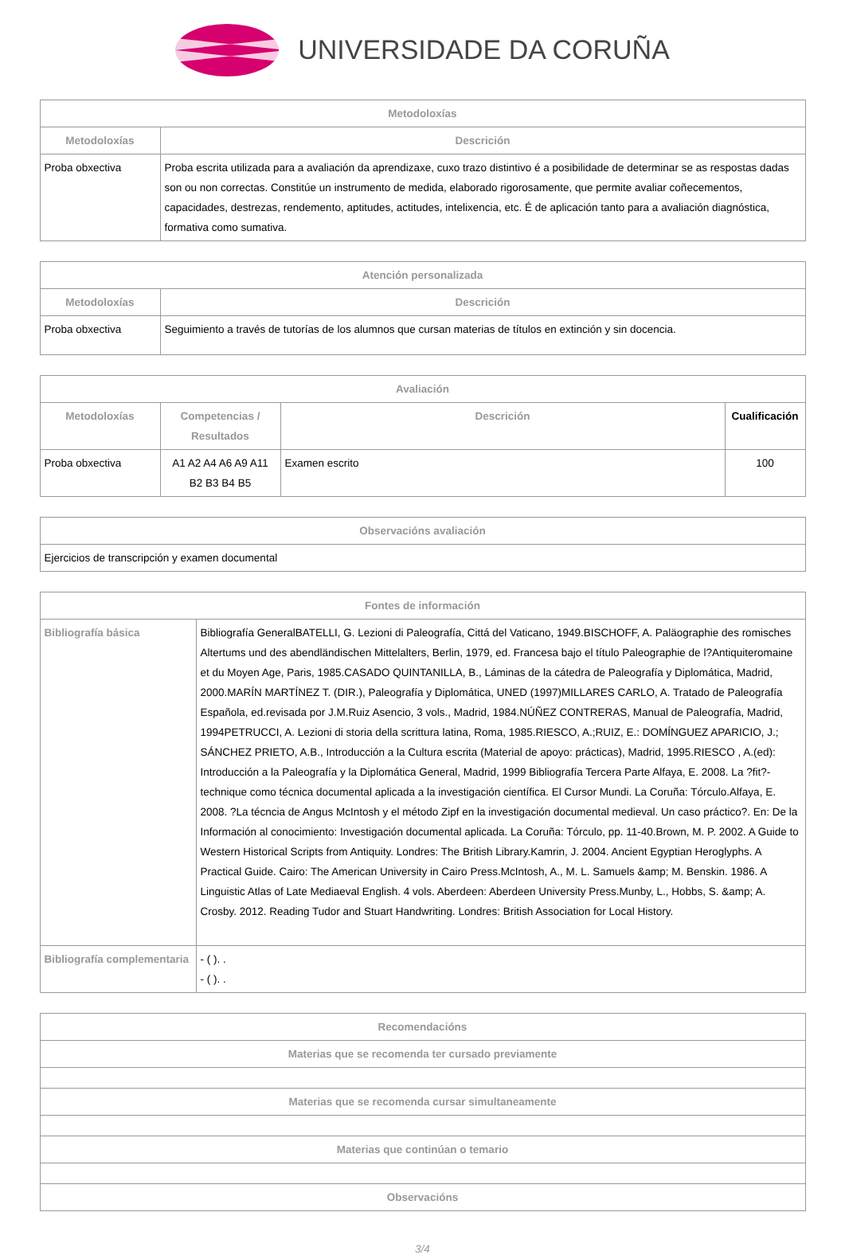UNIVERSIDADE DA CORUÑA
| Metodoloxías | |
| --- | --- |
| Metodoloxías | Descrición |
| Proba obxectiva | Proba escrita utilizada para a avaliación da aprendizaxe, cuxo trazo distintivo é a posibilidade de determinar se as respostas dadas son ou non correctas. Constitúe un instrumento de medida, elaborado rigorosamente, que permite avaliar coñecementos, capacidades, destrezas, rendemento, aptitudes, actitudes, intelixencia, etc. É de aplicación tanto para a avaliación diagnóstica, formativa como sumativa. |
| Atención personalizada | |
| --- | --- |
| Metodoloxías | Descrición |
| Proba obxectiva | Seguimiento a través de tutorías de los alumnos que cursan materias de títulos en extinción y sin docencia. |
| Avaliación | | | |
| --- | --- | --- | --- |
| Metodoloxías | Competencias / Resultados | Descrición | Cualificación |
| Proba obxectiva | A1 A2 A4 A6 A9 A11 B2 B3 B4 B5 | Examen escrito | 100 |
| Observacións avaliación |
| --- |
| Ejercicios de transcripción y examen documental |
| Fontes de información | |
| --- | --- |
| Bibliografía básica | Bibliografía GeneralBATELLI, G. Lezioni di Paleografía, Cittá del Vaticano, 1949.BISCHOFF, A. Paläographie des romisches Altertums und des abendländischen Mittelalters, Berlin, 1979, ed. Francesa bajo el título Paleographie de l?Antiquiteromaine et du Moyen Age, Paris, 1985.CASADO QUINTANILLA, B., Láminas de la cátedra de Paleografía y Diplomática, Madrid, 2000.MARÍN MARTÍNEZ T. (DIR.), Paleografía y Diplomática, UNED (1997)MILLARES CARLO, A. Tratado de Paleografía Española, ed.revisada por J.M.Ruiz Asencio, 3 vols., Madrid, 1984.NÚÑEZ CONTRERAS, Manual de Paleografía, Madrid, 1994PETRUCCI, A. Lezioni di storia della scrittura latina, Roma, 1985.RIESCO, A.;RUIZ, E.: DOMÍNGUEZ APARICIO, J.; SÁNCHEZ PRIETO, A.B., Introducción a la Cultura escrita (Material de apoyo: prácticas), Madrid, 1995.RIESCO , A.(ed): Introducción a la Paleografía y la Diplomática General, Madrid, 1999 Bibliografía Tercera Parte Alfaya, E. 2008. La ?fit?-technique como técnica documental aplicada a la investigación científica. El Cursor Mundi. La Coruña: Tórculo.Alfaya, E. 2008. ?La técncia de Angus McIntosh y el método Zipf en la investigación documental medieval. Un caso práctico?. En: De la Información al conocimiento: Investigación documental aplicada. La Coruña: Tórculo, pp. 11-40.Brown, M. P. 2002. A Guide to Western Historical Scripts from Antiquity. Londres: The British Library.Kamrin, J. 2004. Ancient Egyptian Heroglyphs. A Practical Guide. Cairo: The American University in Cairo Press.McIntosh, A., M. L. Samuels &amp; M. Benskin. 1986. A Linguistic Atlas of Late Mediaeval English. 4 vols. Aberdeen: Aberdeen University Press.Munby, L., Hobbs, S. &amp; A. Crosby. 2012. Reading Tudor and Stuart Handwriting. Londres: British Association for Local History. |
| Bibliografía complementaria | - ( ). . - ( ). . |
| Recomendacións |
| --- |
| Materias que se recomenda ter cursado previamente |
| Materias que se recomenda cursar simultaneamente |
| Materias que continúan o temario |
| Observacións |
3/4